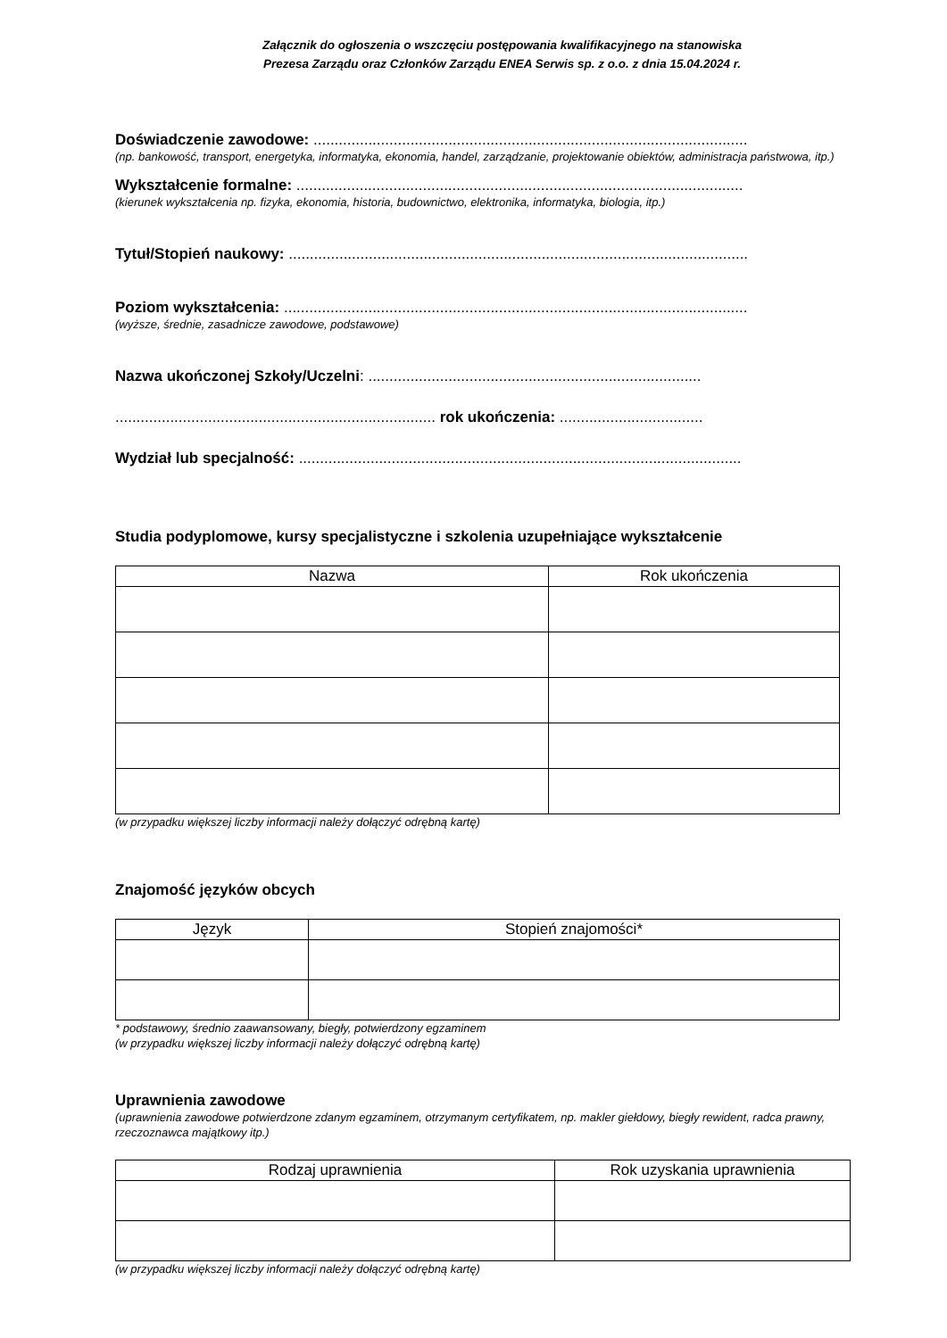Załącznik do ogłoszenia o wszczęciu postępowania kwalifikacyjnego na stanowiska
Prezesa Zarządu oraz Członków Zarządu ENEA Serwis sp. z o.o. z dnia 15.04.2024 r.
Doświadczenie zawodowe: .......................................................................................................
(np. bankowość, transport, energetyka, informatyka, ekonomia, handel, zarządzanie, projektowanie obiektów, administracja państwowa, itp.)
Wykształcenie formalne: ..........................................................................................................
(kierunek wykształcenia np. fizyka, ekonomia, historia, budownictwo, elektronika, informatyka, biologia, itp.)
Tytuł/Stopień naukowy: .............................................................................................................
Poziom wykształcenia: ..............................................................................................................
(wyższe, średnie, zasadnicze zawodowe, podstawowe)
Nazwa ukończonej Szkoły/Uczelni: ...............................................................................
............................................................................ rok ukończenia: ..................................
Wydział lub specjalność: .........................................................................................................
Studia podyplomowe, kursy specjalistyczne i szkolenia uzupełniające wykształcenie
| Nazwa | Rok ukończenia |
| --- | --- |
(w przypadku większej liczby informacji należy dołączyć odrębną kartę)
Znajomość języków obcych
| Język | Stopień znajomości* |
| --- | --- |
* podstawowy, średnio zaawansowany, biegły, potwierdzony egzaminem
(w przypadku większej liczby informacji należy dołączyć odrębną kartę)
Uprawnienia zawodowe
(uprawnienia zawodowe potwierdzone zdanym egzaminem, otrzymanym certyfikatem, np. makler giełdowy, biegły rewident, radca prawny, rzeczoznawca majątkowy itp.)
| Rodzaj uprawnienia | Rok uzyskania uprawnienia |
| --- | --- |
(w przypadku większej liczby informacji należy dołączyć odrębną kartę)